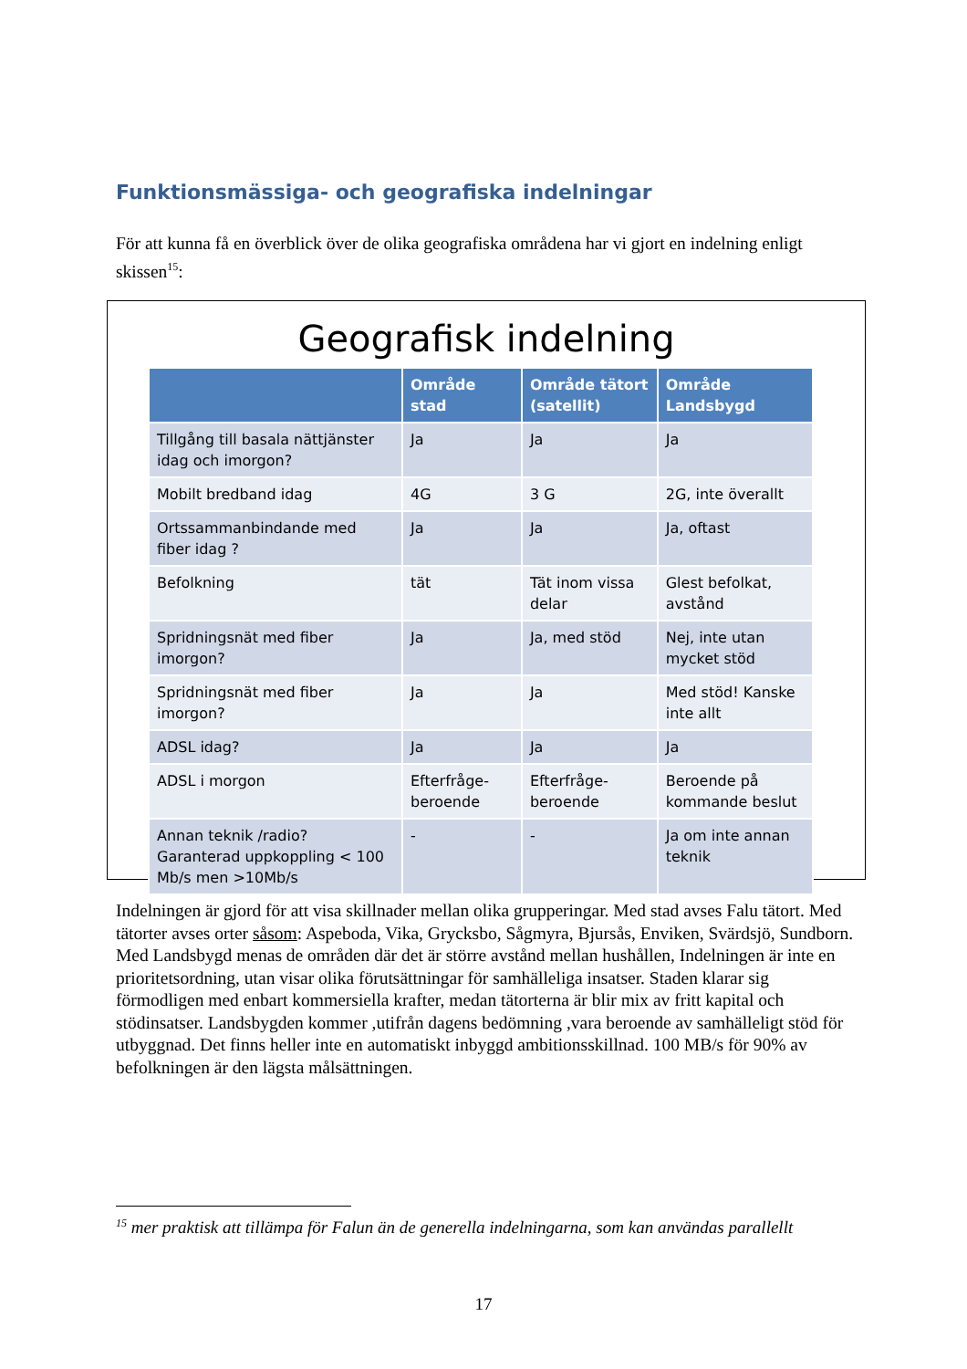Funktionsmässiga- och geografiska indelningar
För att kunna få en överblick över de olika geografiska områdena har vi gjort en indelning enligt skissen<sup>15</sup>:
Geografisk indelning
| | Område stad | Område tätort (satellit) | Område Landsbygd |
| --- | --- | --- | --- |
| Tillgång till basala nättjänster idag och imorgon? | Ja | Ja | Ja |
| Mobilt bredband idag | 4G | 3 G | 2G, inte överallt |
| Ortssammanbindande med fiber idag ? | Ja | Ja | Ja, oftast |
| Befolkning | tät | Tät inom vissa delar | Glest befolkat, avstånd |
| Spridningsnät med fiber imorgon? | Ja | Ja, med stöd | Nej, inte utan mycket stöd |
| Spridningsnät med fiber imorgon? | Ja | Ja | Med stöd! Kanske inte allt |
| ADSL idag? | Ja | Ja | Ja |
| ADSL i morgon | Efterfråge-beroende | Efterfråge-beroende | Beroende på kommande beslut |
| Annan teknik /radio? Garanterad uppkoppling < 100 Mb/s men >10Mb/s | - | - | Ja om inte annan teknik |
Indelningen är gjord för att visa skillnader mellan olika grupperingar. Med stad avses Falu tätort. Med tätorter avses orter såsom: Aspeboda, Vika, Grycksbo, Sågmyra, Bjursås, Enviken, Svärdsjö, Sundborn. Med Landsbygd menas de områden där det är större avstånd mellan hushållen, Indelningen är inte en prioritetsordning, utan visar olika förutsättningar för samhälleliga insatser. Staden klarar sig förmodligen med enbart kommersiella krafter, medan tätorterna är blir mix av fritt kapital och stödinsatser. Landsbygden kommer ,utifrån dagens bedömning ,vara beroende av samhälleligt stöd för utbyggnad. Det finns heller inte en automatiskt inbyggd ambitionsskillnad. 100 MB/s för 90% av befolkningen är den lägsta målsättningen.
<sup>15</sup> mer praktisk att tillämpa för Falun än de generella indelningarna, som kan användas parallellt
17